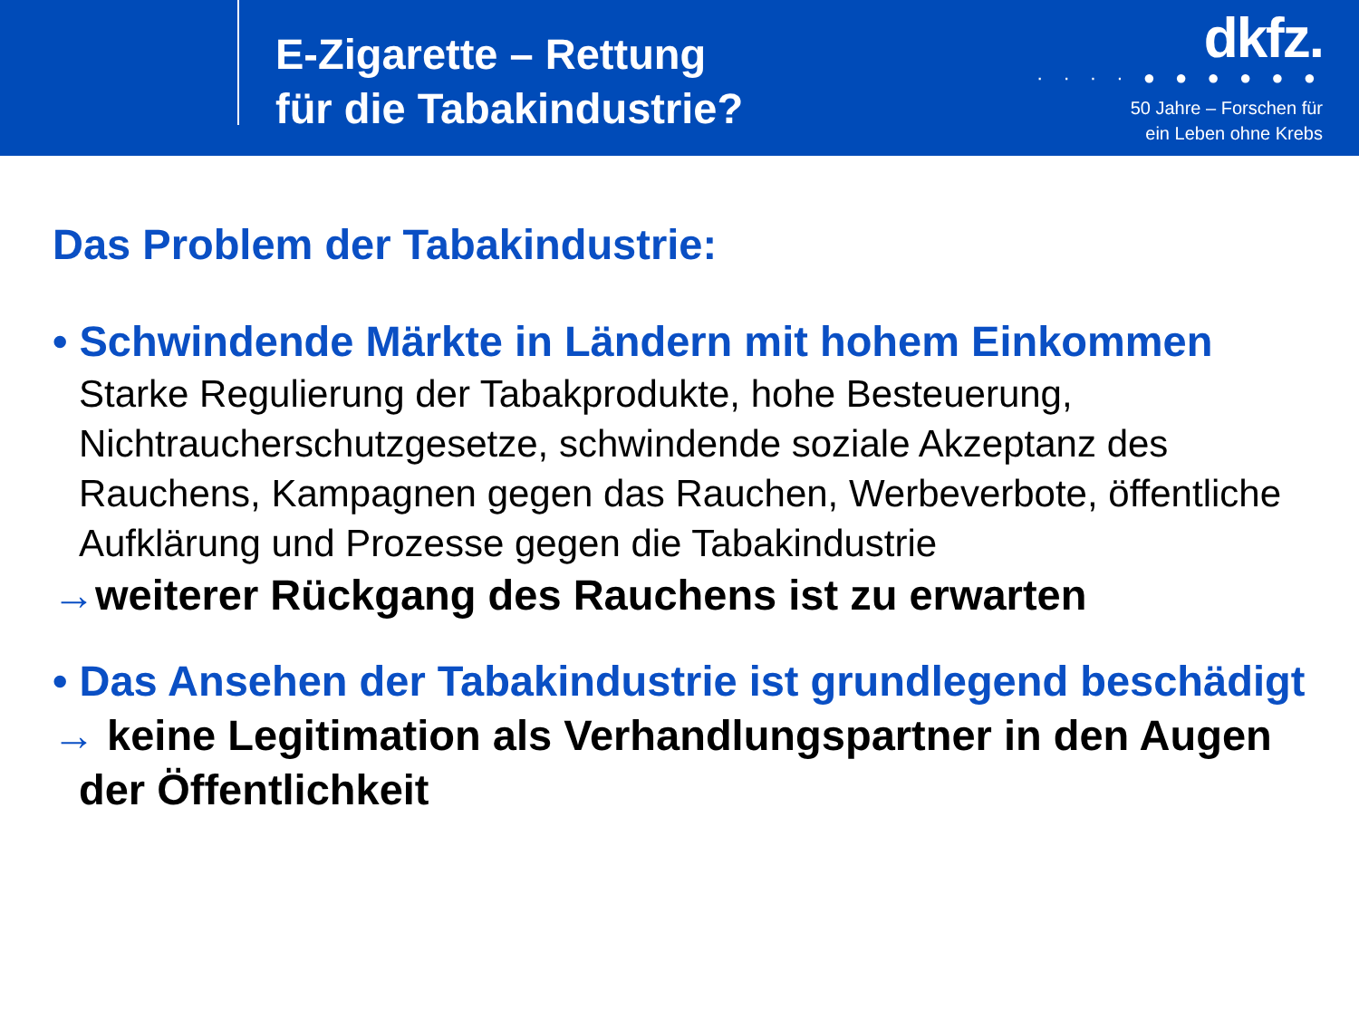E-Zigarette – Rettung
für die Tabakindustrie?
dkfz.
· · · · ● ● ● ● ● ●
50 Jahre – Forschen für
ein Leben ohne Krebs
Das Problem der Tabakindustrie:
• Schwindende Märkte in Ländern mit hohem Einkommen
Starke Regulierung der Tabakprodukte, hohe Besteuerung, Nichtraucherschutzgesetze, schwindende soziale Akzeptanz des Rauchens, Kampagnen gegen das Rauchen, Werbeverbote, öffentliche Aufklärung und Prozesse gegen die Tabakindustrie
→weiterer Rückgang des Rauchens ist zu erwarten
• Das Ansehen der Tabakindustrie ist grundlegend beschädigt
→ keine Legitimation als Verhandlungspartner in den Augen der Öffentlichkeit